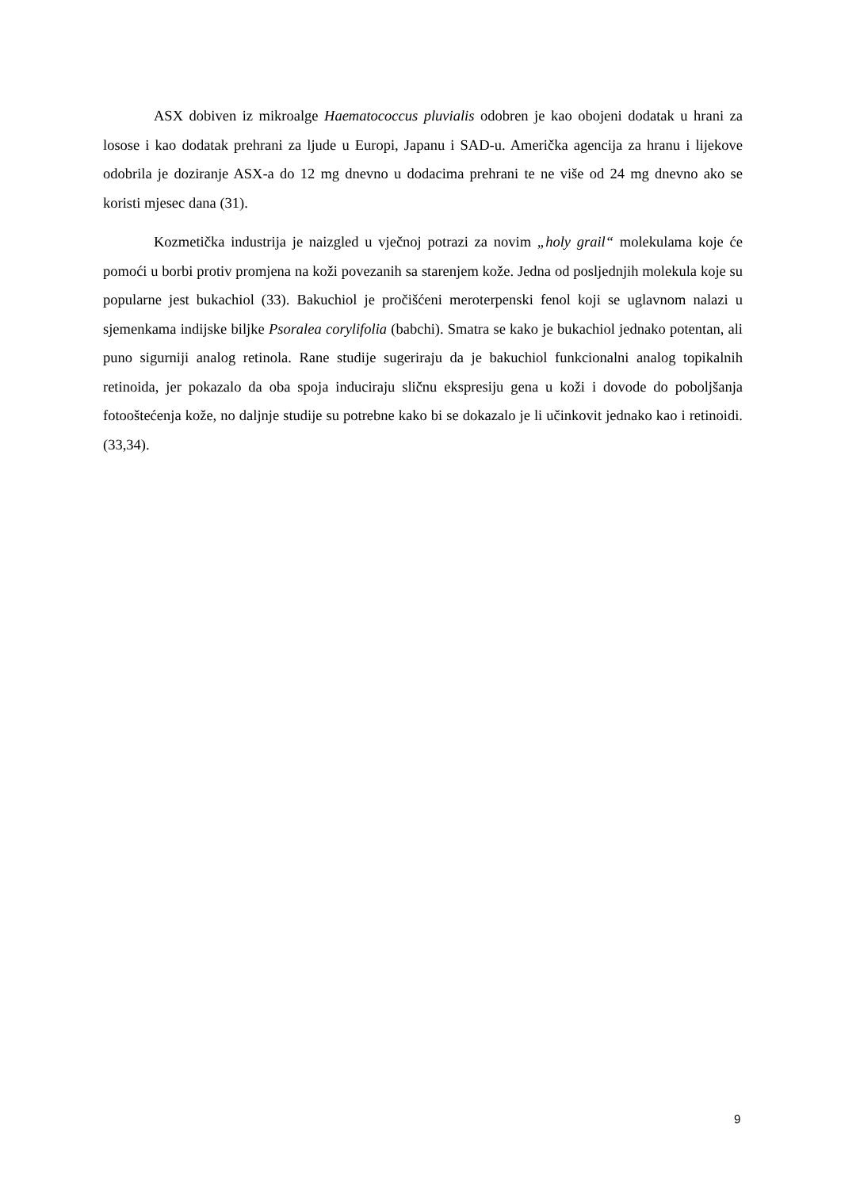ASX dobiven iz mikroalge Haematococcus pluvialis odobren je kao obojeni dodatak u hrani za losose i kao dodatak prehrani za ljude u Europi, Japanu i SAD-u. Američka agencija za hranu i lijekove odobrila je doziranje ASX-a do 12 mg dnevno u dodacima prehrani te ne više od 24 mg dnevno ako se koristi mjesec dana (31).
Kozmetička industrija je naizgled u vječnoj potrazi za novim „holy grail“ molekulama koje će pomoći u borbi protiv promjena na koži povezanih sa starenjem kože. Jedna od posljednjih molekula koje su popularne jest bukachiol (33). Bakuchiol je pročišćeni meroterpenski fenol koji se uglavnom nalazi u sjemenkama indijske biljke Psoralea corylifolia (babchi). Smatra se kako je bukachiol jednako potentan, ali puno sigurniji analog retinola. Rane studije sugeriraju da je bakuchiol funkcionalni analog topikalnih retinoida, jer pokazalo da oba spoja induciraju sličnu ekspresiju gena u koži i dovode do poboljšanja fotooštećenja kože, no daljnje studije su potrebne kako bi se dokazalo je li učinkovit jednako kao i retinoidi. (33,34).
9